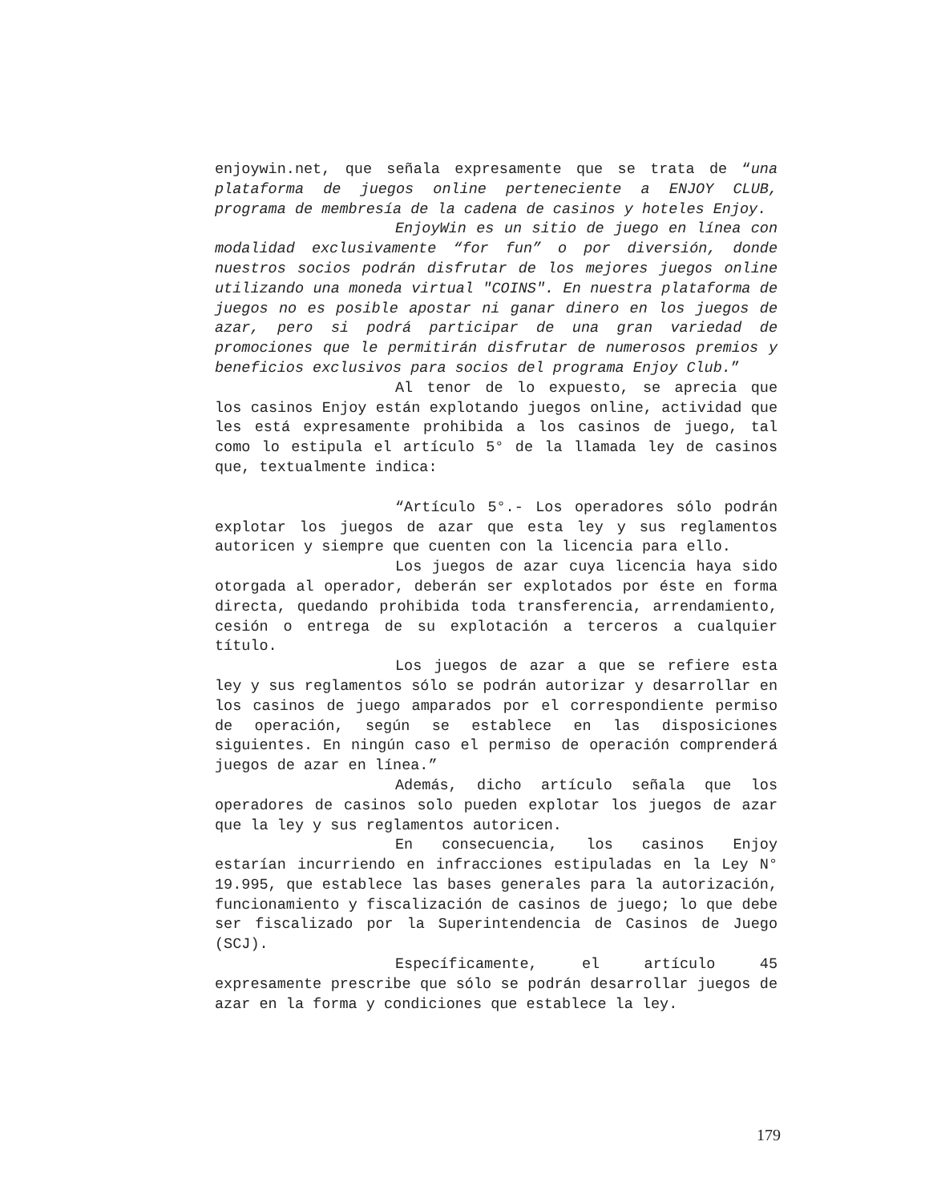enjoywin.net, que señala expresamente que se trata de “una plataforma de juegos online perteneciente a ENJOY CLUB, programa de membresía de la cadena de casinos y hoteles Enjoy.
EnjoyWin es un sitio de juego en línea con modalidad exclusivamente “for fun” o por diversión, donde nuestros socios podrán disfrutar de los mejores juegos online utilizando una moneda virtual "COINS". En nuestra plataforma de juegos no es posible apostar ni ganar dinero en los juegos de azar, pero si podrá participar de una gran variedad de promociones que le permitirán disfrutar de numerosos premios y beneficios exclusivos para socios del programa Enjoy Club.”
Al tenor de lo expuesto, se aprecia que los casinos Enjoy están explotando juegos online, actividad que les está expresamente prohibida a los casinos de juego, tal como lo estipula el artículo 5° de la llamada ley de casinos que, textualmente indica:
“Artículo 5°.- Los operadores sólo podrán explotar los juegos de azar que esta ley y sus reglamentos autoricen y siempre que cuenten con la licencia para ello.
Los juegos de azar cuya licencia haya sido otorgada al operador, deberán ser explotados por éste en forma directa, quedando prohibida toda transferencia, arrendamiento, cesión o entrega de su explotación a terceros a cualquier título.
Los juegos de azar a que se refiere esta ley y sus reglamentos sólo se podrán autorizar y desarrollar en los casinos de juego amparados por el correspondiente permiso de operación, según se establece en las disposiciones siguientes. En ningún caso el permiso de operación comprenderá juegos de azar en línea.”
Además, dicho artículo señala que los operadores de casinos solo pueden explotar los juegos de azar que la ley y sus reglamentos autoricen.
En consecuencia, los casinos Enjoy estarían incurriendo en infracciones estipuladas en la Ley N° 19.995, que establece las bases generales para la autorización, funcionamiento y fiscalización de casinos de juego; lo que debe ser fiscalizado por la Superintendencia de Casinos de Juego (SCJ).
Específicamente, el artículo 45 expresamente prescribe que sólo se podrán desarrollar juegos de azar en la forma y condiciones que establece la ley.
179